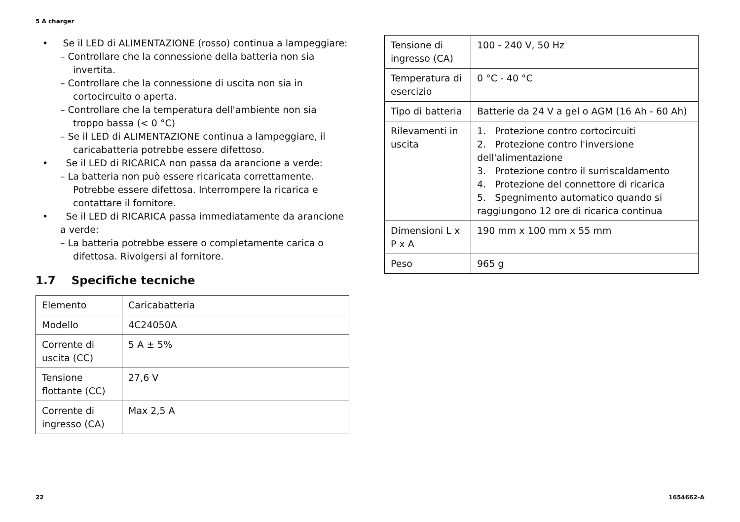5 A charger
• Se il LED di ALIMENTAZIONE (rosso) continua a lampeggiare:
– Controllare che la connessione della batteria non sia invertita.
– Controllare che la connessione di uscita non sia in cortocircuito o aperta.
– Controllare che la temperatura dell'ambiente non sia troppo bassa (< 0 °C)
– Se il LED di ALIMENTAZIONE continua a lampeggiare, il caricabatteria potrebbe essere difettoso.
• Se il LED di RICARICA non passa da arancione a verde:
– La batteria non può essere ricaricata correttamente. Potrebbe essere difettosa. Interrompere la ricarica e contattare il fornitore.
• Se il LED di RICARICA passa immediatamente da arancione a verde:
– La batteria potrebbe essere o completamente carica o difettosa. Rivolgersi al fornitore.
1.7 Specifiche tecniche
| Elemento | Caricabatteria |
| Modello | 4C24050A |
| Corrente di uscita (CC) | 5 A ± 5% |
| Tensione flottante (CC) | 27,6 V |
| Corrente di ingresso (CA) | Max 2,5 A |
| Tensione di ingresso (CA) | 100 - 240 V, 50 Hz |
| Temperatura di esercizio | 0 °C - 40 °C |
| Tipo di batteria | Batterie da 24 V a gel o AGM (16 Ah - 60 Ah) |
| Rilevamenti in uscita | 1. Protezione contro cortocircuiti 2. Protezione contro l'inversione dell'alimentazione 3. Protezione contro il surriscaldamento 4. Protezione del connettore di ricarica 5. Spegnimento automatico quando si raggiungono 12 ore di ricarica continua |
| Dimensioni L x P x A | 190 mm x 100 mm x 55 mm |
| Peso | 965 g |
22 1654662-A